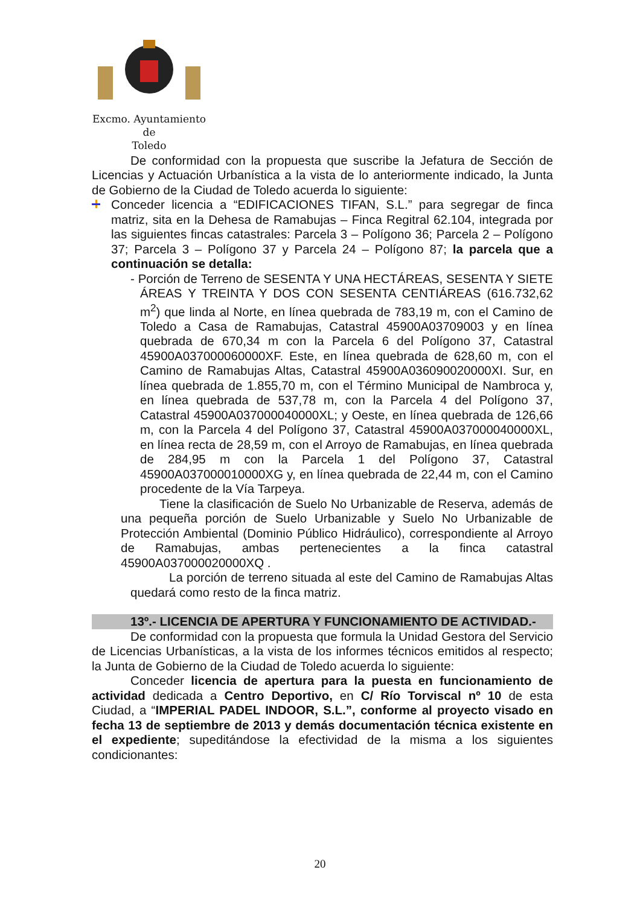Excmo. Ayuntamiento
de
Toledo
De conformidad con la propuesta que suscribe la Jefatura de Sección de Licencias y Actuación Urbanística a la vista de lo anteriormente indicado, la Junta de Gobierno de la Ciudad de Toledo acuerda lo siguiente:
Conceder licencia a “EDIFICACIONES TIFAN, S.L.” para segregar de finca matriz, sita en la Dehesa de Ramabujas – Finca Regitral 62.104, integrada por las siguientes fincas catastrales: Parcela 3 – Polígono 36; Parcela 2 – Polígono 37; Parcela 3 – Polígono 37 y Parcela 24 – Polígono 87; la parcela que a continuación se detalla:
- Porción de Terreno de SESENTA Y UNA HECTÁREAS, SESENTA Y SIETE ÁREAS Y TREINTA Y DOS CON SESENTA CENTIÁREAS (616.732,62 m<sup>2</sup>) que linda al Norte, en línea quebrada de 783,19 m, con el Camino de Toledo a Casa de Ramabujas, Catastral 45900A03709003 y en línea quebrada de 670,34 m con la Parcela 6 del Polígono 37, Catastral 45900A037000060000XF. Este, en línea quebrada de 628,60 m, con el Camino de Ramabujas Altas, Catastral 45900A036090020000XI. Sur, en línea quebrada de 1.855,70 m, con el Término Municipal de Nambroca y, en línea quebrada de 537,78 m, con la Parcela 4 del Polígono 37, Catastral 45900A037000040000XL; y Oeste, en línea quebrada de 126,66 m, con la Parcela 4 del Polígono 37, Catastral 45900A037000040000XL, en línea recta de 28,59 m, con el Arroyo de Ramabujas, en línea quebrada de 284,95 m con la Parcela 1 del Polígono 37, Catastral 45900A037000010000XG y, en línea quebrada de 22,44 m, con el Camino procedente de la Vía Tarpeya.
Tiene la clasificación de Suelo No Urbanizable de Reserva, además de una pequeña porción de Suelo Urbanizable y Suelo No Urbanizable de Protección Ambiental (Dominio Público Hidráulico), correspondiente al Arroyo de Ramabujas, ambas pertenecientes a la finca catastral 45900A037000020000XQ .
La porción de terreno situada al este del Camino de Ramabujas Altas quedará como resto de la finca matriz.
13º.- LICENCIA DE APERTURA Y FUNCIONAMIENTO DE ACTIVIDAD.-
De conformidad con la propuesta que formula la Unidad Gestora del Servicio de Licencias Urbanísticas, a la vista de los informes técnicos emitidos al respecto; la Junta de Gobierno de la Ciudad de Toledo acuerda lo siguiente:
Conceder licencia de apertura para la puesta en funcionamiento de actividad dedicada a Centro Deportivo, en C/ Río Torviscal nº 10 de esta Ciudad, a “IMPERIAL PADEL INDOOR, S.L.”, conforme al proyecto visado en fecha 13 de septiembre de 2013 y demás documentación técnica existente en el expediente; supeditándose la efectividad de la misma a los siguientes condicionantes:
20